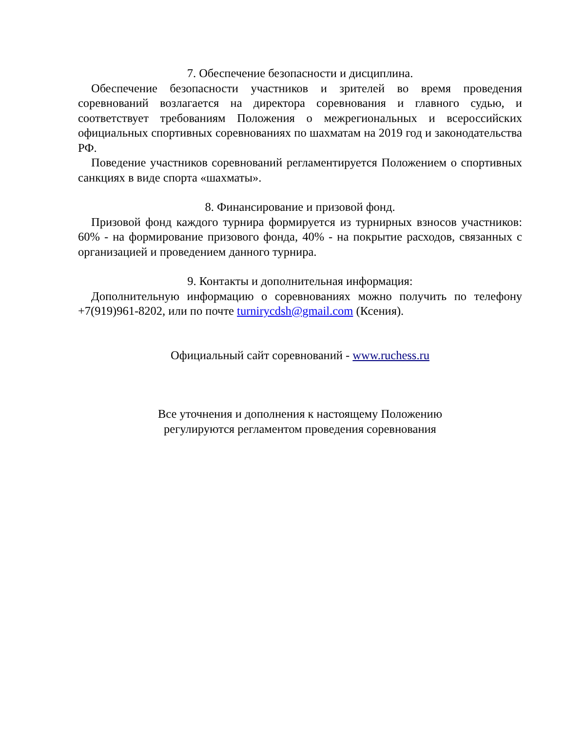7. Обеспечение безопасности и дисциплина.
Обеспечение безопасности участников и зрителей во время проведения соревнований возлагается на директора соревнования и главного судью, и соответствует требованиям Положения о межрегиональных и всероссийских официальных спортивных соревнованиях по шахматам на 2019 год и законодательства РФ.
Поведение участников соревнований регламентируется Положением о спортивных санкциях в виде спорта «шахматы».
8. Финансирование и призовой фонд.
Призовой фонд каждого турнира формируется из турнирных взносов участников: 60% - на формирование призового фонда, 40% - на покрытие расходов, связанных с организацией и проведением данного турнира.
9. Контакты и дополнительная информация:
Дополнительную информацию о соревнованиях можно получить по телефону +7(919)961-8202, или по почте turnirycdsh@gmail.com (Ксения).
Официальный сайт соревнований - www.ruchess.ru
Все уточнения и дополнения к настоящему Положению
регулируются регламентом проведения соревнования